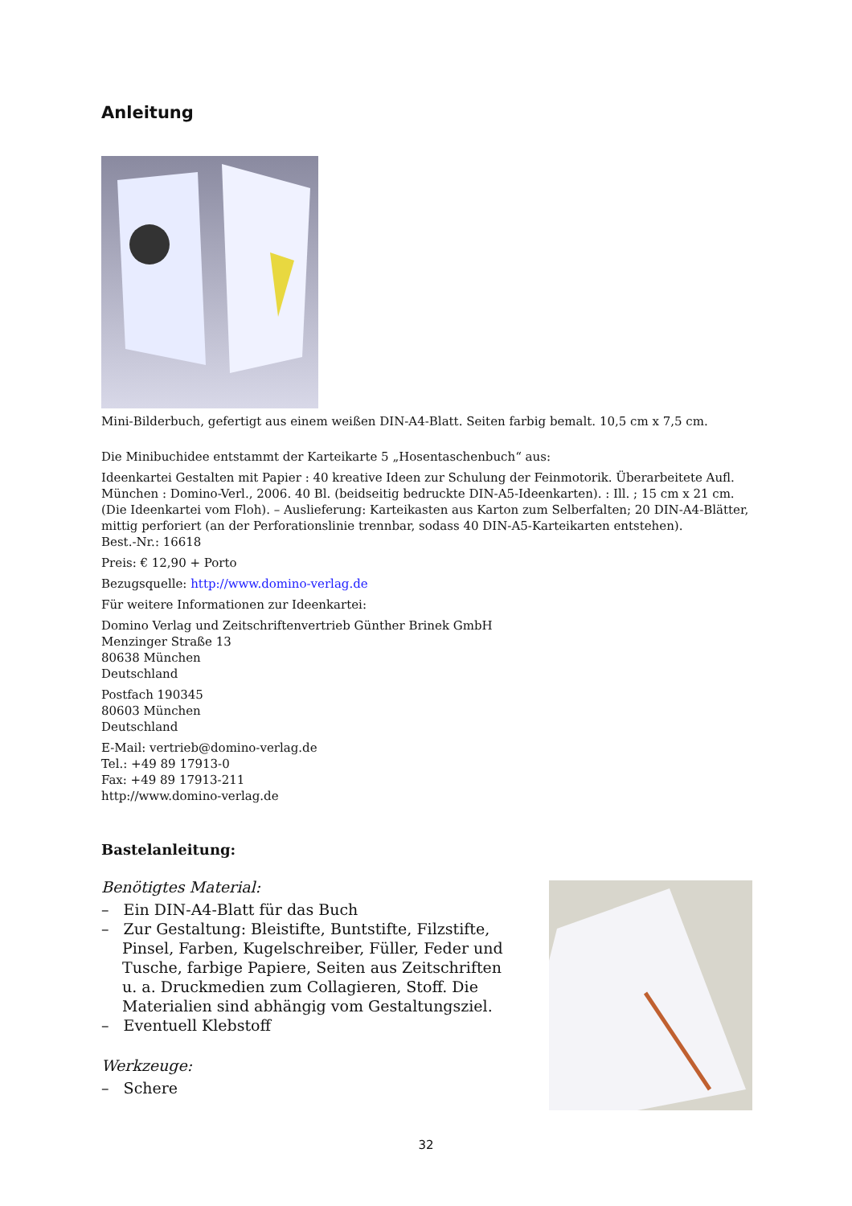Anleitung
Mini-Bilderbuch, gefertigt aus einem weißen DIN-A4-Blatt. Seiten farbig bemalt. 10,5 cm x 7,5 cm.
Die Minibuchidee entstammt der Karteikarte 5 „Hosentaschenbuch“ aus:
Ideenkartei Gestalten mit Papier : 40 kreative Ideen zur Schulung der Feinmotorik. Überarbeitete Aufl. München : Domino-Verl., 2006. 40 Bl. (beidseitig bedruckte DIN-A5-Ideenkarten). : Ill. ; 15 cm x 21 cm. (Die Ideenkartei vom Floh). – Auslieferung: Karteikasten aus Karton zum Selberfalten; 20 DIN-A4-Blätter, mittig perforiert (an der Perforationslinie trennbar, sodass 40 DIN-A5-Karteikarten entstehen).
Best.-Nr.: 16618
Preis: € 12,90 + Porto
Bezugsquelle: http://www.domino-verlag.de
Für weitere Informationen zur Ideenkartei:
Domino Verlag und Zeitschriftenvertrieb Günther Brinek GmbH
Menzinger Straße 13
80638 München
Deutschland
Postfach 190345
80603 München
Deutschland
E-Mail: vertrieb@domino-verlag.de
Tel.: +49 89 17913-0
Fax: +49 89 17913-211
http://www.domino-verlag.de
Bastelanleitung:
Benötigtes Material:
– Ein DIN-A4-Blatt für das Buch
– Zur Gestaltung: Bleistifte, Buntstifte, Filzstifte, Pinsel, Farben, Kugelschreiber, Füller, Feder und Tusche, farbige Papiere, Seiten aus Zeitschriften u. a. Druckmedien zum Collagieren, Stoff. Die Materialien sind abhängig vom Gestaltungsziel.
– Eventuell Klebstoff
Werkzeuge:
– Schere
32